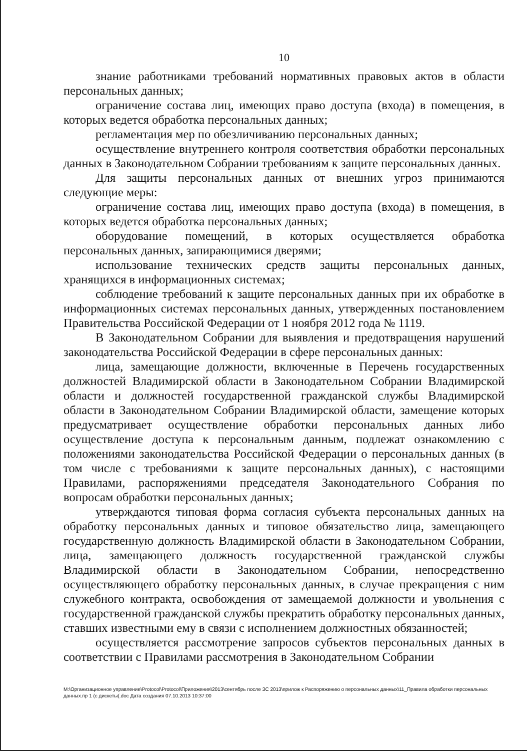10
знание работниками требований нормативных правовых актов в области персональных данных;
ограничение состава лиц, имеющих право доступа (входа) в помещения, в которых ведется обработка персональных данных;
регламентация мер по обезличиванию персональных данных;
осуществление внутреннего контроля соответствия обработки персональных данных в Законодательном Собрании требованиям к защите персональных данных.
Для защиты персональных данных от внешних угроз принимаются следующие меры:
ограничение состава лиц, имеющих право доступа (входа) в помещения, в которых ведется обработка персональных данных;
оборудование помещений, в которых осуществляется обработка персональных данных, запирающимися дверями;
использование технических средств защиты персональных данных, хранящихся в информационных системах;
соблюдение требований к защите персональных данных при их обработке в информационных системах персональных данных, утвержденных постановлением Правительства Российской Федерации от 1 ноября 2012 года № 1119.
В Законодательном Собрании для выявления и предотвращения нарушений законодательства Российской Федерации в сфере персональных данных:
лица, замещающие должности, включенные в Перечень государственных должностей Владимирской области в Законодательном Собрании Владимирской области и должностей государственной гражданской службы Владимирской области в Законодательном Собрании Владимирской области, замещение которых предусматривает осуществление обработки персональных данных либо осуществление доступа к персональным данным, подлежат ознакомлению с положениями законодательства Российской Федерации о персональных данных (в том числе с требованиями к защите персональных данных), с настоящими Правилами, распоряжениями председателя Законодательного Собрания по вопросам обработки персональных данных;
утверждаются типовая форма согласия субъекта персональных данных на обработку персональных данных и типовое обязательство лица, замещающего государственную должность Владимирской области в Законодательном Собрании, лица, замещающего должность государственной гражданской службы Владимирской области в Законодательном Собрании, непосредственно осуществляющего обработку персональных данных, в случае прекращения с ним служебного контракта, освобождения от замещаемой должности и увольнения с государственной гражданской службы прекратить обработку персональных данных, ставших известными ему в связи с исполнением должностных обязанностей;
осуществляется рассмотрение запросов субъектов персональных данных в соответствии с Правилами рассмотрения в Законодательном Собрании
M:\Организационное управление\Protocol\Protocol\Приложения\2013\сентябрь после ЗС 2013\прилож к Распоряжению о персональных данных\11_Правила обработки персональных данных.пр 1 (с дискеты(.doc Дата создания 07.10.2013 10:37:00